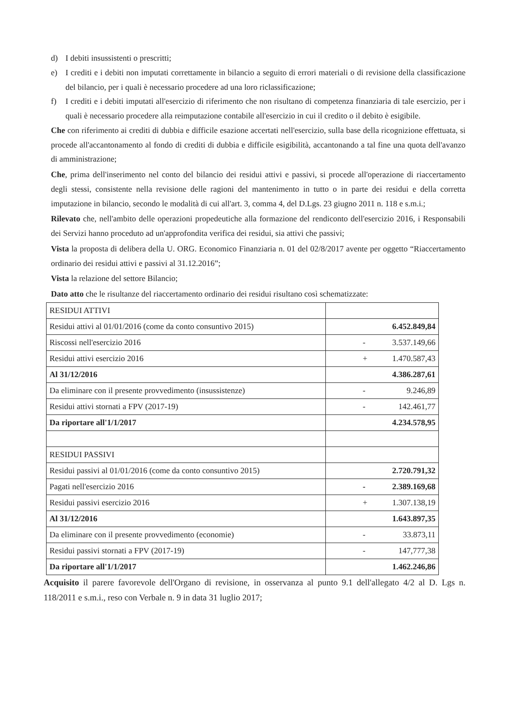d) I debiti insussistenti o prescritti;
e) I crediti e i debiti non imputati correttamente in bilancio a seguito di errori materiali o di revisione della classificazione del bilancio, per i quali è necessario procedere ad una loro riclassificazione;
f) I crediti e i debiti imputati all'esercizio di riferimento che non risultano di competenza finanziaria di tale esercizio, per i quali è necessario procedere alla reimputazione contabile all'esercizio in cui il credito o il debito è esigibile.
Che con riferimento ai crediti di dubbia e difficile esazione accertati nell'esercizio, sulla base della ricognizione effettuata, si procede all'accantonamento al fondo di crediti di dubbia e difficile esigibilità, accantonando a tal fine una quota dell'avanzo di amministrazione;
Che, prima dell'inserimento nel conto del bilancio dei residui attivi e passivi, si procede all'operazione di riaccertamento degli stessi, consistente nella revisione delle ragioni del mantenimento in tutto o in parte dei residui e della corretta imputazione in bilancio, secondo le modalità di cui all'art. 3, comma 4, del D.Lgs. 23 giugno 2011 n. 118 e s.m.i.;
Rilevato che, nell'ambito delle operazioni propedeutiche alla formazione del rendiconto dell'esercizio 2016, i Responsabili dei Servizi hanno proceduto ad un'approfondita verifica dei residui, sia attivi che passivi;
Vista la proposta di delibera della U. ORG. Economico Finanziaria n. 01 del 02/8/2017 avente per oggetto “Riaccertamento ordinario dei residui attivi e passivi al 31.12.2016”;
Vista la relazione del settore Bilancio;
Dato atto che le risultanze del riaccertamento ordinario dei residui risultano così schematizzate:
| RESIDUI ATTIVI | |
| Residui attivi al 01/01/2016 (come da conto consuntivo 2015) | 6.452.849,84 |
| Riscossi nell'esercizio 2016 | - 3.537.149,66 |
| Residui attivi esercizio 2016 | + 1.470.587,43 |
| Al 31/12/2016 | 4.386.287,61 |
| Da eliminare con il presente provvedimento (insussistenze) | - 9.246,89 |
| Residui attivi stornati a FPV (2017-19) | - 142.461,77 |
| Da riportare all'1/1/2017 | 4.234.578,95 |
| RESIDUI PASSIVI | |
| Residui passivi al 01/01/2016 (come da conto consuntivo 2015) | 2.720.791,32 |
| Pagati nell'esercizio 2016 | - 2.389.169,68 |
| Residui passivi esercizio 2016 | + 1.307.138,19 |
| Al 31/12/2016 | 1.643.897,35 |
| Da eliminare con il presente provvedimento (economie) | - 33.873,11 |
| Residui passivi stornati a FPV (2017-19) | - 147,777,38 |
| Da riportare all'1/1/2017 | 1.462.246,86 |
Acquisito il parere favorevole dell'Organo di revisione, in osservanza al punto 9.1 dell'allegato 4/2 al D. Lgs n. 118/2011 e s.m.i., reso con Verbale n. 9 in data 31 luglio 2017;